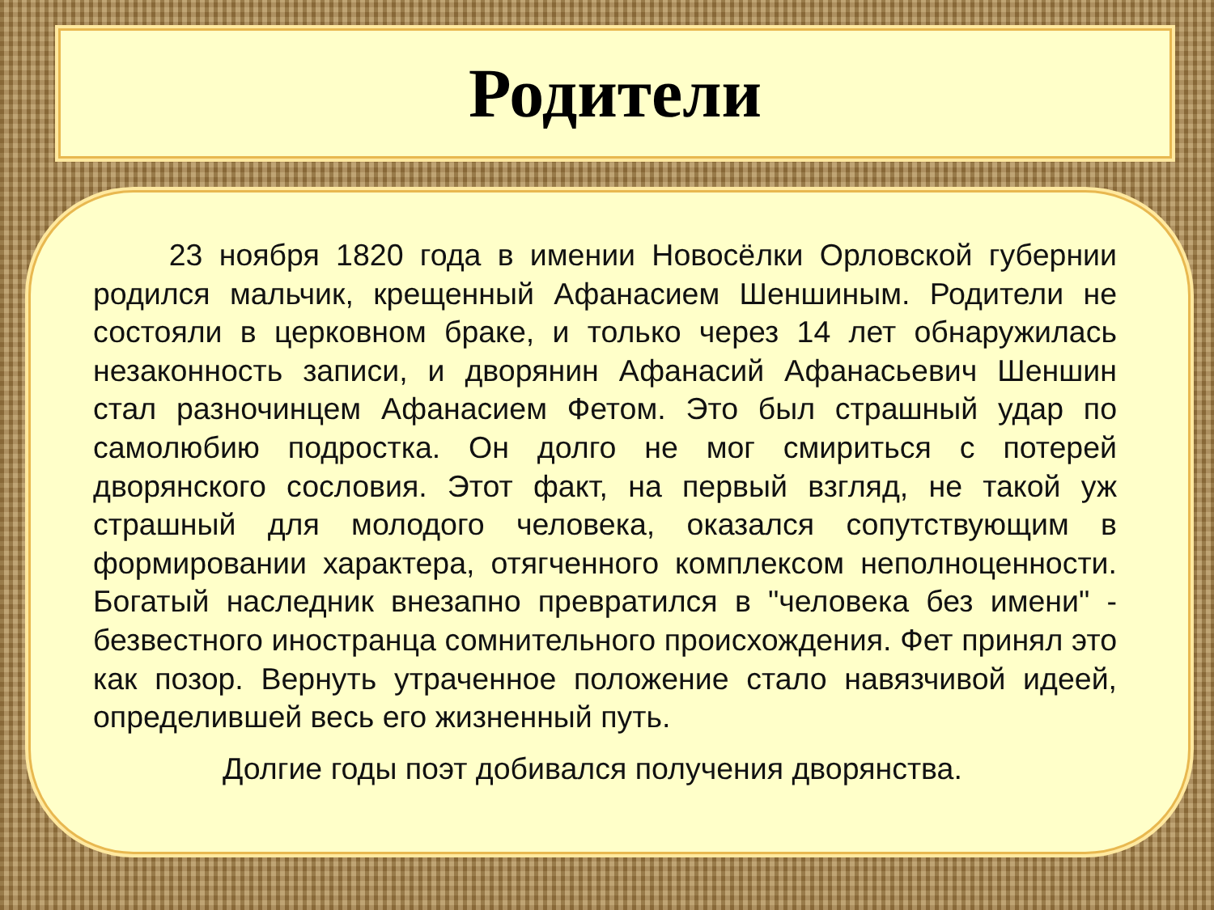Родители
   23 ноября 1820 года в имении Новосёлки Орловской губернии родился мальчик, крещенный Афанасием Шеншиным. Родители не состояли в церковном браке, и только через 14 лет обнаружилась незаконность записи, и дворянин Афанасий Афанасьевич Шеншин стал разночинцем Афанасием Фетом. Это был страшный удар по самолюбию подростка. Он долго не мог смириться с потерей дворянского сословия. Этот факт, на первый взгляд, не такой уж страшный для молодого человека, оказался сопутствующим в формировании характера, отягченного комплексом неполноценности. Богатый наследник внезапно превратился в "человека без имени" - безвестного иностранца сомнительного происхождения. Фет принял это как позор. Вернуть утраченное положение стало навязчивой идеей, определившей весь его жизненный путь.
Долгие годы поэт добивался получения дворянства.